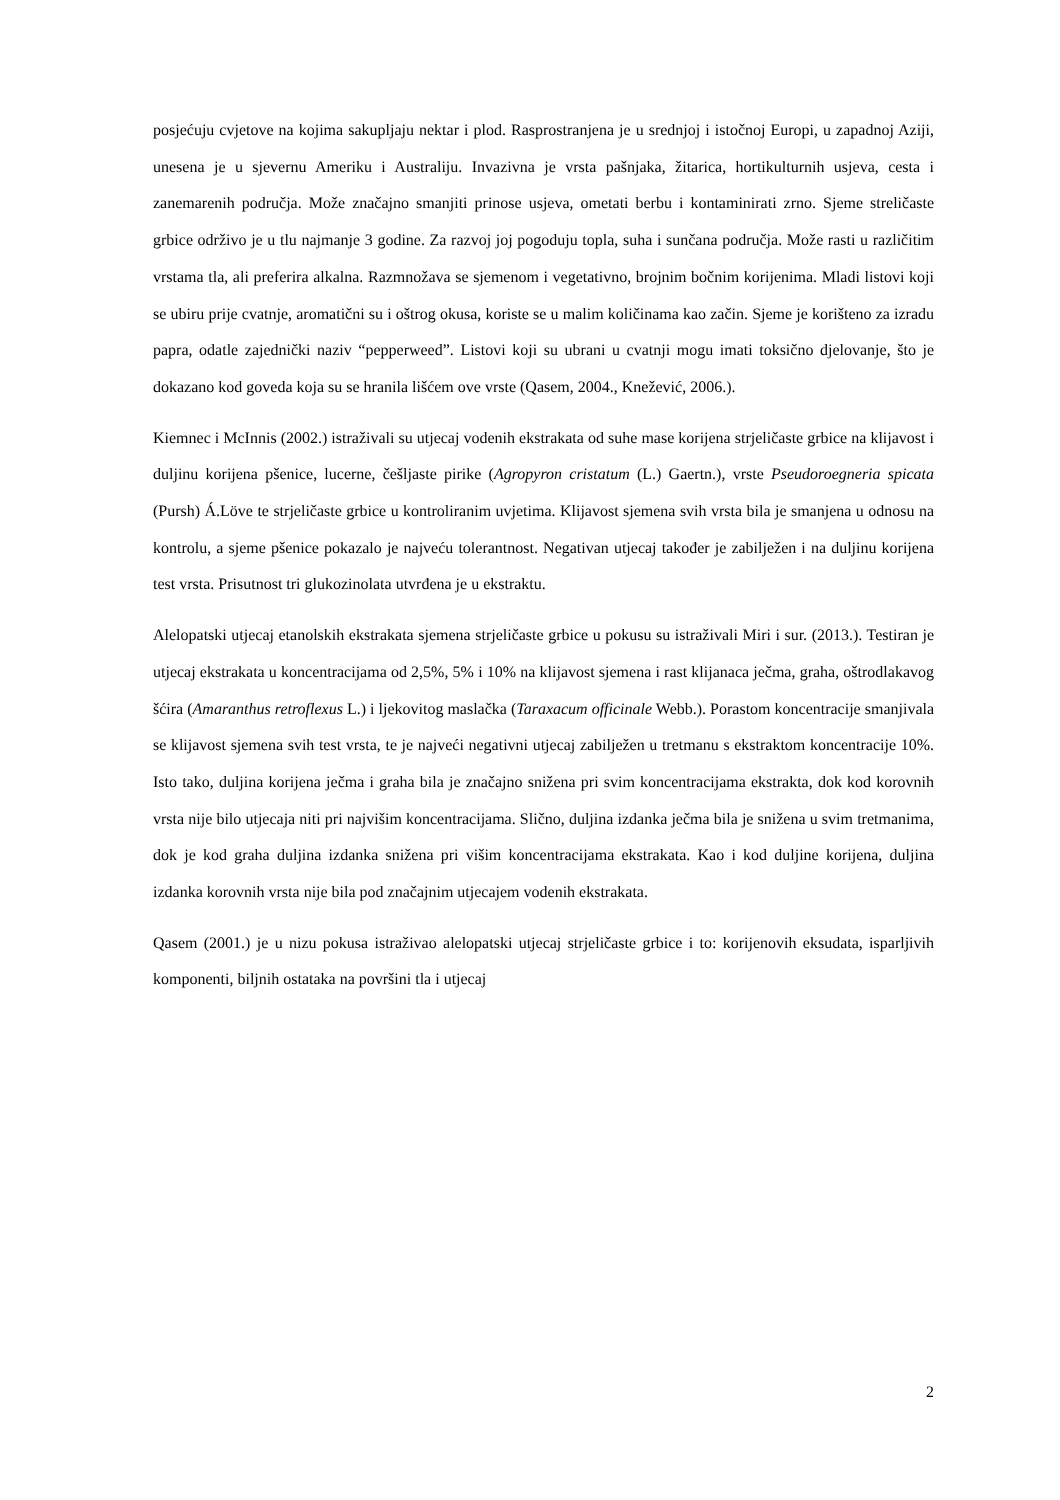posjećuju cvjetove na kojima sakupljaju nektar i plod. Rasprostranjena je u srednjoj i istočnoj Europi, u zapadnoj Aziji, unesena je u sjevernu Ameriku i Australiju. Invazivna je vrsta pašnjaka, žitarica, hortikulturnih usjeva, cesta i zanemarenih područja. Može značajno smanjiti prinose usjeva, ometati berbu i kontaminirati zrno. Sjeme streličaste grbice održivo je u tlu najmanje 3 godine. Za razvoj joj pogoduju topla, suha i sunčana područja. Može rasti u različitim vrstama tla, ali preferira alkalna. Razmnožava se sjemenom i vegetativno, brojnim bočnim korijenima. Mladi listovi koji se ubiru prije cvatnje, aromatični su i oštrog okusa, koriste se u malim količinama kao začin. Sjeme je korišteno za izradu papra, odatle zajednički naziv “pepperweed”. Listovi koji su ubrani u cvatnji mogu imati toksično djelovanje, što je dokazano kod goveda koja su se hranila lišćem ove vrste (Qasem, 2004., Knežević, 2006.).
Kiemnec i McInnis (2002.) istraživali su utjecaj vodenih ekstrakata od suhe mase korijena strjeličaste grbice na klijavost i duljinu korijena pšenice, lucerne, češljaste pirike (Agropyron cristatum (L.) Gaertn.), vrste Pseudoroegneria spicata (Pursh) Á.Löve te strjeličaste grbice u kontroliranim uvjetima. Klijavost sjemena svih vrsta bila je smanjena u odnosu na kontrolu, a sjeme pšenice pokazalo je najveću tolerantnost. Negativan utjecaj također je zabilježen i na duljinu korijena test vrsta. Prisutnost tri glukozinolata utvrđena je u ekstraktu.
Alelopatski utjecaj etanolskih ekstrakata sjemena strjeličaste grbice u pokusu su istraživali Miri i sur. (2013.). Testiran je utjecaj ekstrakata u koncentracijama od 2,5%, 5% i 10% na klijavost sjemena i rast klijanaca ječma, graha, oštrodlakavog šćira (Amaranthus retroflexus L.) i ljekovitog maslačka (Taraxacum officinale Webb.). Porastom koncentracije smanjivala se klijavost sjemena svih test vrsta, te je najveći negativni utjecaj zabilježen u tretmanu s ekstraktom koncentracije 10%. Isto tako, duljina korijena ječma i graha bila je značajno snižena pri svim koncentracijama ekstrakta, dok kod korovnih vrsta nije bilo utjecaja niti pri najvišim koncentracijama. Slično, duljina izdanka ječma bila je snižena u svim tretmanima, dok je kod graha duljina izdanka snižena pri višim koncentracijama ekstrakata. Kao i kod duljine korijena, duljina izdanka korovnih vrsta nije bila pod značajnim utjecajem vodenih ekstrakata.
Qasem (2001.) je u nizu pokusa istraživao alelopatski utjecaj strjeličaste grbice i to: korijenovih eksudata, isparljivih komponenti, biljnih ostataka na površini tla i utjecaj
2